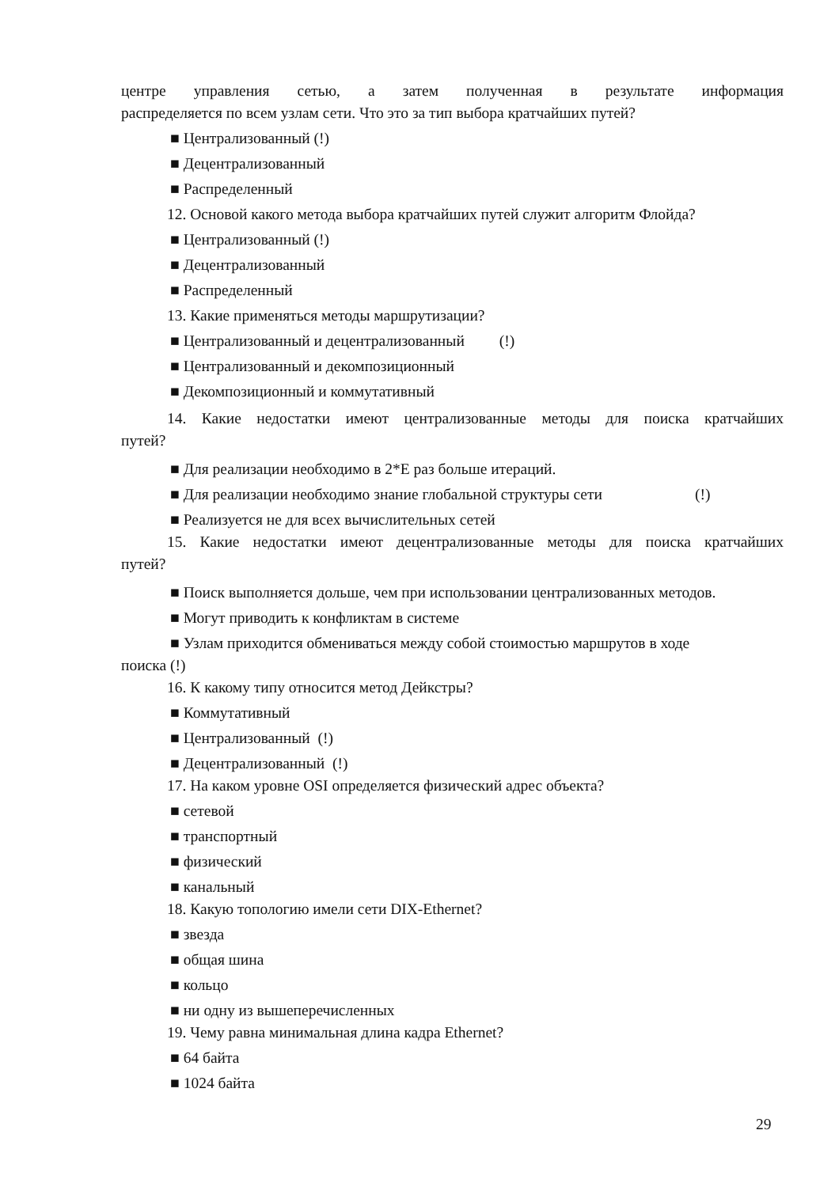центре управления сетью, а затем полученная в результате информация
распределяется по всем узлам сети. Что это за тип выбора кратчайших путей?
■ Централизованный (!)
■ Децентрализованный
■ Распределенный
12. Основой какого метода выбора кратчайших путей служит алгоритм Флойда?
■ Централизованный (!)
■ Децентрализованный
■ Распределенный
13. Какие применяться методы маршрутизации?
■ Централизованный и децентрализованный (!)
■ Централизованный и декомпозиционный
■ Декомпозиционный и коммутативный
14. Какие недостатки имеют централизованные методы для поиска кратчайших
путей?
■ Для реализации необходимо в 2*E раз больше итераций.
■ Для реализации необходимо знание глобальной структуры сети (!)
■ Реализуется не для всех вычислительных сетей
15. Какие недостатки имеют децентрализованные методы для поиска кратчайших
путей?
■ Поиск выполняется дольше, чем при использовании централизованных методов.
■ Могут приводить к конфликтам в системе
■ Узлам приходится обмениваться между собой стоимостью маршрутов в ходе
поиска (!)
16. К какому типу относится метод Дейкстры?
■ Коммутативный
■ Централизованный (!)
■ Децентрализованный (!)
17. На каком уровне OSI определяется физический адрес объекта?
■ сетевой
■ транспортный
■ физический
■ канальный
18. Какую топологию имели сети DIX-Ethernet?
■ звезда
■ общая шина
■ кольцо
■ ни одну из вышеперечисленных
19. Чему равна минимальная длина кадра Ethernet?
■ 64 байта
■ 1024 байта
29